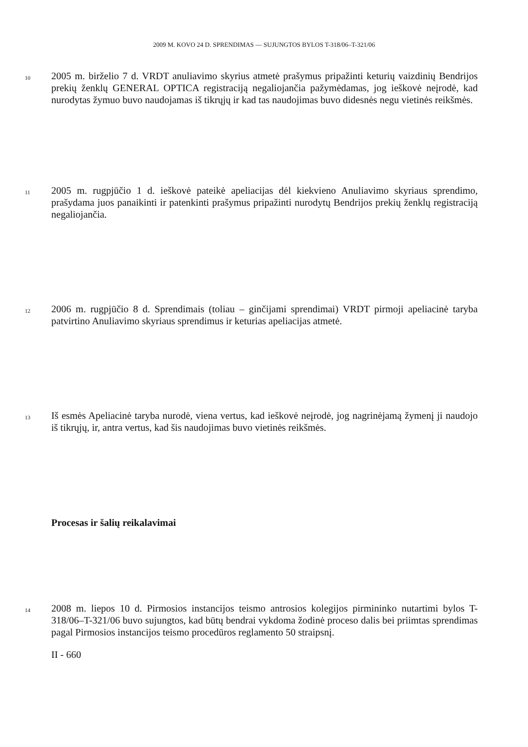2009 M. KOVO 24 D. SPRENDIMAS — SUJUNGTOS BYLOS T-318/06–T-321/06
10
2005 m. birželio 7 d. VRDT anuliavimo skyrius atmetė prašymus pripažinti keturių vaizdinių Bendrijos prekių ženklų GENERAL OPTICA registraciją negaliojančia pažymėdamas, jog ieškovė neįrodė, kad nurodytas žymuo buvo naudojamas iš tikrųjų ir kad tas naudojimas buvo didesnės negu vietinės reikšmės.
11
2005 m. rugpjūčio 1 d. ieškovė pateikė apeliacijas dėl kiekvieno Anuliavimo skyriaus sprendimo, prašydama juos panaikinti ir patenkinti prašymus pripažinti nurodytų Bendrijos prekių ženklų registraciją negaliojančia.
12
2006 m. rugpjūčio 8 d. Sprendimais (toliau – ginčijami sprendimai) VRDT pirmoji apeliacinė taryba patvirtino Anuliavimo skyriaus sprendimus ir keturias apeliacijas atmetė.
13
Iš esmės Apeliacinė taryba nurodė, viena vertus, kad ieškovė neįrodė, jog nagrinėjamą žymenį ji naudojo iš tikrųjų, ir, antra vertus, kad šis naudojimas buvo vietinės reikšmės.
Procesas ir šalių reikalavimai
14
2008 m. liepos 10 d. Pirmosios instancijos teismo antrosios kolegijos pirmininko nutartimi bylos T-318/06–T-321/06 buvo sujungtos, kad būtų bendrai vykdoma žodinė proceso dalis bei priimtas sprendimas pagal Pirmosios instancijos teismo procedūros reglamento 50 straipsnį.
II - 660